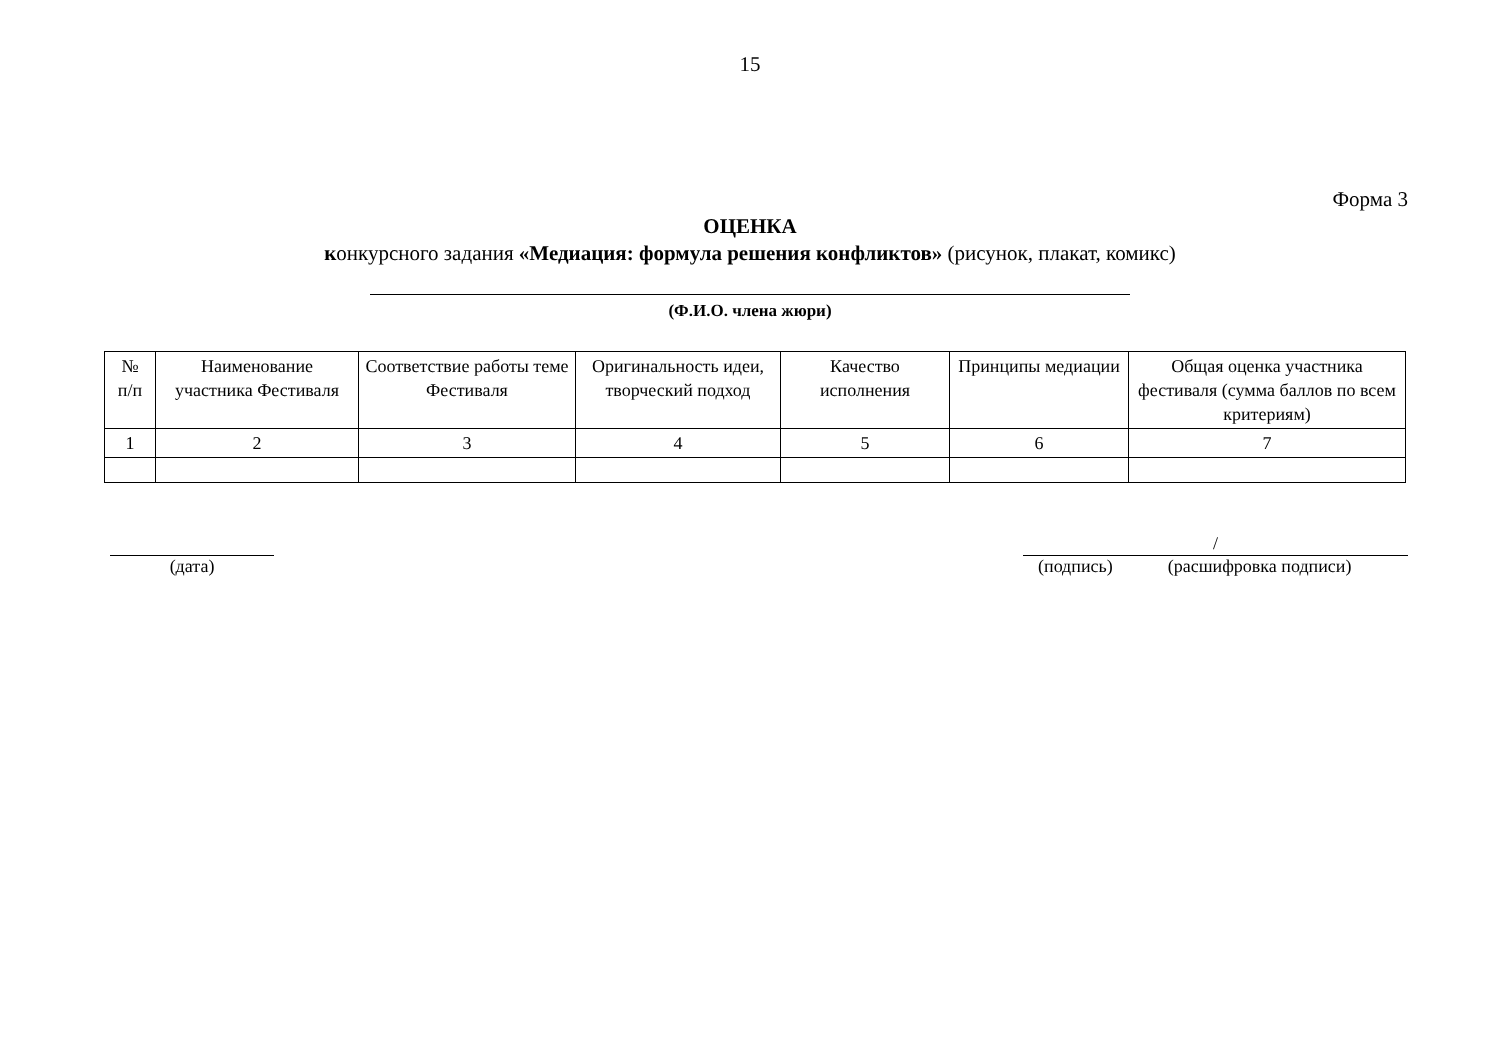15
Форма 3
ОЦЕНКА
конкурсного задания «Медиация: формула решения конфликтов» (рисунок, плакат, комикс)
(Ф.И.О. члена жюри)
| № п/п | Наименование участника Фестиваля | Соответствие работы теме Фестиваля | Оригинальность идеи, творческий подход | Качество исполнения | Принципы медиации | Общая оценка участника фестиваля (сумма баллов по всем критериям) |
| --- | --- | --- | --- | --- | --- | --- |
| 1 | 2 | 3 | 4 | 5 | 6 | 7 |
(дата)
/
(подпись) (расшифровка подписи)